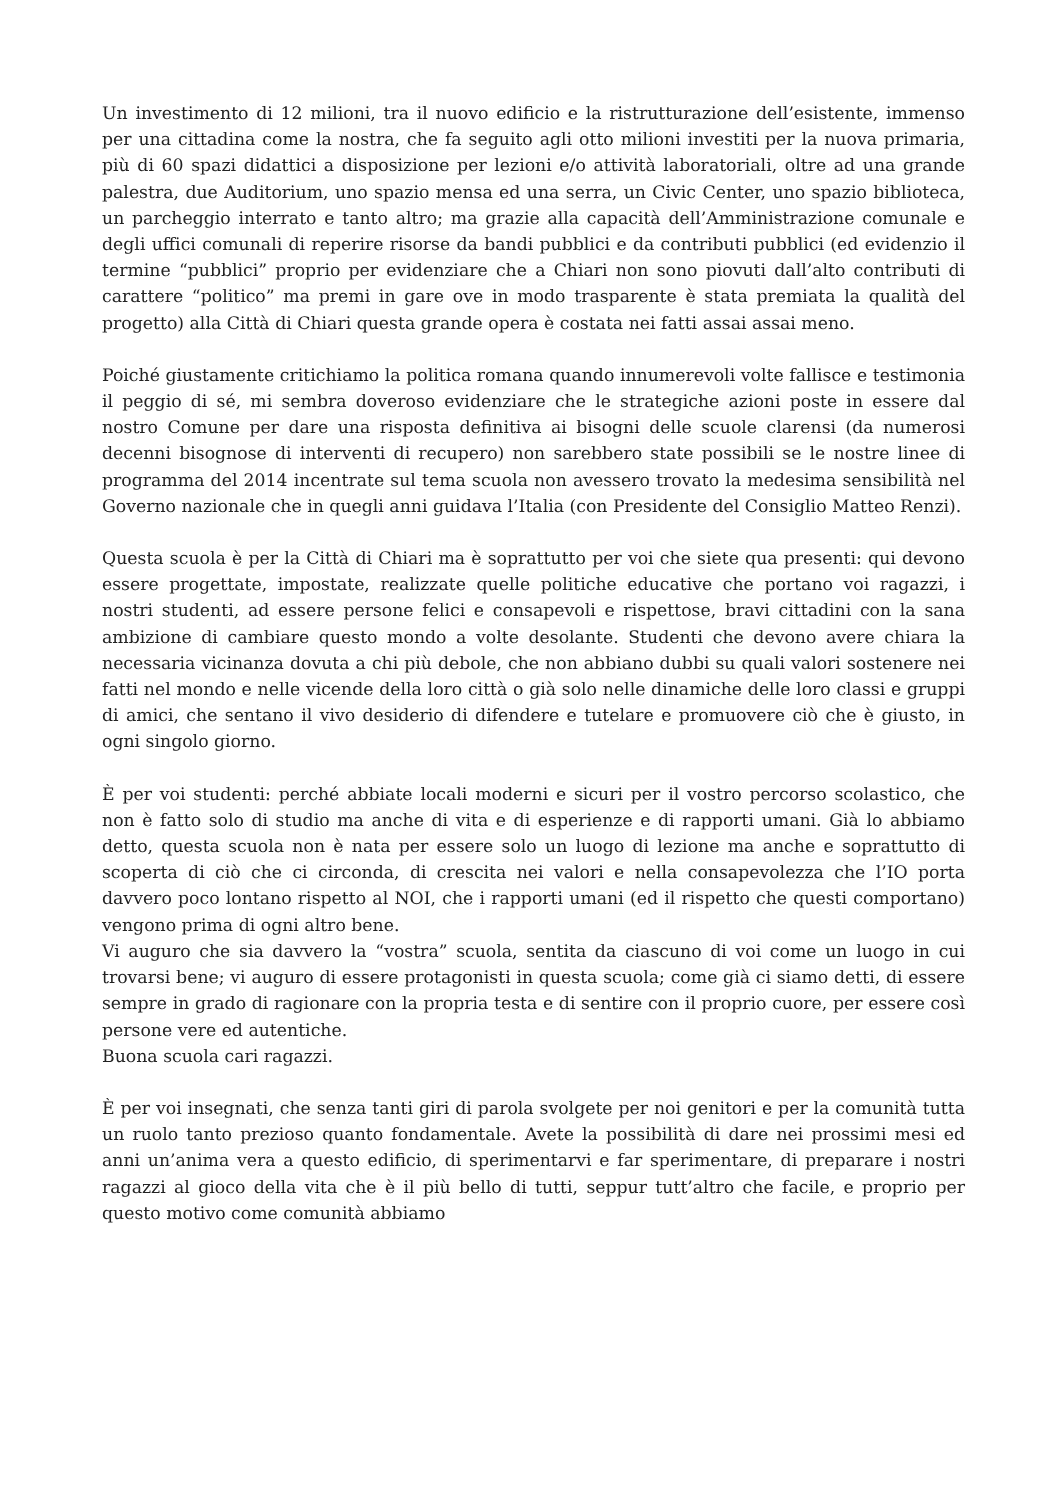Un investimento di 12 milioni, tra il nuovo edificio e la ristrutturazione dell’esistente, immenso per una cittadina come la nostra, che fa seguito agli otto milioni investiti per la nuova primaria, più di 60 spazi didattici a disposizione per lezioni e/o attività laboratoriali, oltre ad una grande palestra, due Auditorium, uno spazio mensa ed una serra, un Civic Center, uno spazio biblioteca, un parcheggio interrato e tanto altro; ma grazie alla capacità dell’Amministrazione comunale e degli uffici comunali di reperire risorse da bandi pubblici e da contributi pubblici (ed evidenzio il termine “pubblici” proprio per evidenziare che a Chiari non sono piovuti dall’alto contributi di carattere “politico” ma premi in gare ove in modo trasparente è stata premiata la qualità del progetto) alla Città di Chiari questa grande opera è costata nei fatti assai assai meno.
Poiché giustamente critichiamo la politica romana quando innumerevoli volte fallisce e testimonia il peggio di sé, mi sembra doveroso evidenziare che le strategiche azioni poste in essere dal nostro Comune per dare una risposta definitiva ai bisogni delle scuole clarensi (da numerosi decenni bisognose di interventi di recupero) non sarebbero state possibili se le nostre linee di programma del 2014 incentrate sul tema scuola non avessero trovato la medesima sensibilità nel Governo nazionale che in quegli anni guidava l’Italia (con Presidente del Consiglio Matteo Renzi).
Questa scuola è per la Città di Chiari ma è soprattutto per voi che siete qua presenti: qui devono essere progettate, impostate, realizzate quelle politiche educative che portano voi ragazzi, i nostri studenti, ad essere persone felici e consapevoli e rispettose, bravi cittadini con la sana ambizione di cambiare questo mondo a volte desolante. Studenti che devono avere chiara la necessaria vicinanza dovuta a chi più debole, che non abbiano dubbi su quali valori sostenere nei fatti nel mondo e nelle vicende della loro città o già solo nelle dinamiche delle loro classi e gruppi di amici, che sentano il vivo desiderio di difendere e tutelare e promuovere ciò che è giusto, in ogni singolo giorno.
È per voi studenti: perché abbiate locali moderni e sicuri per il vostro percorso scolastico, che non è fatto solo di studio ma anche di vita e di esperienze e di rapporti umani. Già lo abbiamo detto, questa scuola non è nata per essere solo un luogo di lezione ma anche e soprattutto di scoperta di ciò che ci circonda, di crescita nei valori e nella consapevolezza che l’IO porta davvero poco lontano rispetto al NOI, che i rapporti umani (ed il rispetto che questi comportano) vengono prima di ogni altro bene.
Vi auguro che sia davvero la “vostra” scuola, sentita da ciascuno di voi come un luogo in cui trovarsi bene; vi auguro di essere protagonisti in questa scuola; come già ci siamo detti, di essere sempre in grado di ragionare con la propria testa e di sentire con il proprio cuore, per essere così persone vere ed autentiche.
Buona scuola cari ragazzi.
È per voi insegnati, che senza tanti giri di parola svolgete per noi genitori e per la comunità tutta un ruolo tanto prezioso quanto fondamentale. Avete la possibilità di dare nei prossimi mesi ed anni un’anima vera a questo edificio, di sperimentarvi e far sperimentare, di preparare i nostri ragazzi al gioco della vita che è il più bello di tutti, seppur tutt’altro che facile, e proprio per questo motivo come comunità abbiamo